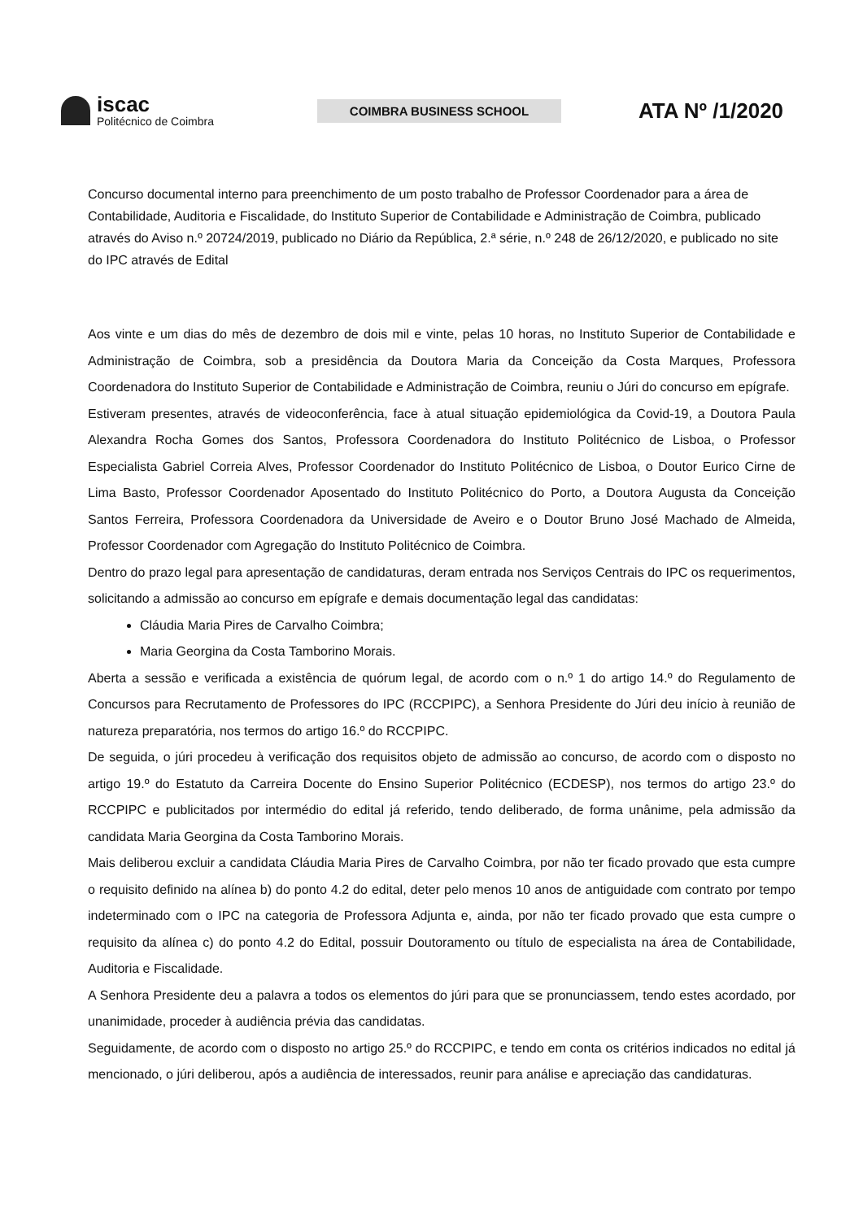iscac
Politécnico de Coimbra
COIMBRA BUSINESS SCHOOL
ATA Nº /1/2020
Concurso documental interno para preenchimento de um posto trabalho de Professor Coordenador para a área de Contabilidade, Auditoria e Fiscalidade, do Instituto Superior de Contabilidade e Administração de Coimbra, publicado através do Aviso n.º 20724/2019, publicado no Diário da República, 2.ª série, n.º 248 de 26/12/2020, e publicado no site do IPC através de Edital
Aos vinte e um dias do mês de dezembro de dois mil e vinte, pelas 10 horas, no Instituto Superior de Contabilidade e Administração de Coimbra, sob a presidência da Doutora Maria da Conceição da Costa Marques, Professora Coordenadora do Instituto Superior de Contabilidade e Administração de Coimbra, reuniu o Júri do concurso em epígrafe.
Estiveram presentes, através de videoconferência, face à atual situação epidemiológica da Covid-19, a Doutora Paula Alexandra Rocha Gomes dos Santos, Professora Coordenadora do Instituto Politécnico de Lisboa, o Professor Especialista Gabriel Correia Alves, Professor Coordenador do Instituto Politécnico de Lisboa, o Doutor Eurico Cirne de Lima Basto, Professor Coordenador Aposentado do Instituto Politécnico do Porto, a Doutora Augusta da Conceição Santos Ferreira, Professora Coordenadora da Universidade de Aveiro e o Doutor Bruno José Machado de Almeida, Professor Coordenador com Agregação do Instituto Politécnico de Coimbra.
Dentro do prazo legal para apresentação de candidaturas, deram entrada nos Serviços Centrais do IPC os requerimentos, solicitando a admissão ao concurso em epígrafe e demais documentação legal das candidatas:
Cláudia Maria Pires de Carvalho Coimbra;
Maria Georgina da Costa Tamborino Morais.
Aberta a sessão e verificada a existência de quórum legal, de acordo com o n.º 1 do artigo 14.º do Regulamento de Concursos para Recrutamento de Professores do IPC (RCCPIPC), a Senhora Presidente do Júri deu início à reunião de natureza preparatória, nos termos do artigo 16.º do RCCPIPC.
De seguida, o júri procedeu à verificação dos requisitos objeto de admissão ao concurso, de acordo com o disposto no artigo 19.º do Estatuto da Carreira Docente do Ensino Superior Politécnico (ECDESP), nos termos do artigo 23.º do RCCPIPC e publicitados por intermédio do edital já referido, tendo deliberado, de forma unânime, pela admissão da candidata Maria Georgina da Costa Tamborino Morais.
Mais deliberou excluir a candidata Cláudia Maria Pires de Carvalho Coimbra, por não ter ficado provado que esta cumpre o requisito definido na alínea b) do ponto 4.2 do edital, deter pelo menos 10 anos de antiguidade com contrato por tempo indeterminado com o IPC na categoria de Professora Adjunta e, ainda, por não ter ficado provado que esta cumpre o requisito da alínea c) do ponto 4.2 do Edital, possuir Doutoramento ou título de especialista na área de Contabilidade, Auditoria e Fiscalidade.
A Senhora Presidente deu a palavra a todos os elementos do júri para que se pronunciassem, tendo estes acordado, por unanimidade, proceder à audiência prévia das candidatas.
Seguidamente, de acordo com o disposto no artigo 25.º do RCCPIPC, e tendo em conta os critérios indicados no edital já mencionado, o júri deliberou, após a audiência de interessados, reunir para análise e apreciação das candidaturas.